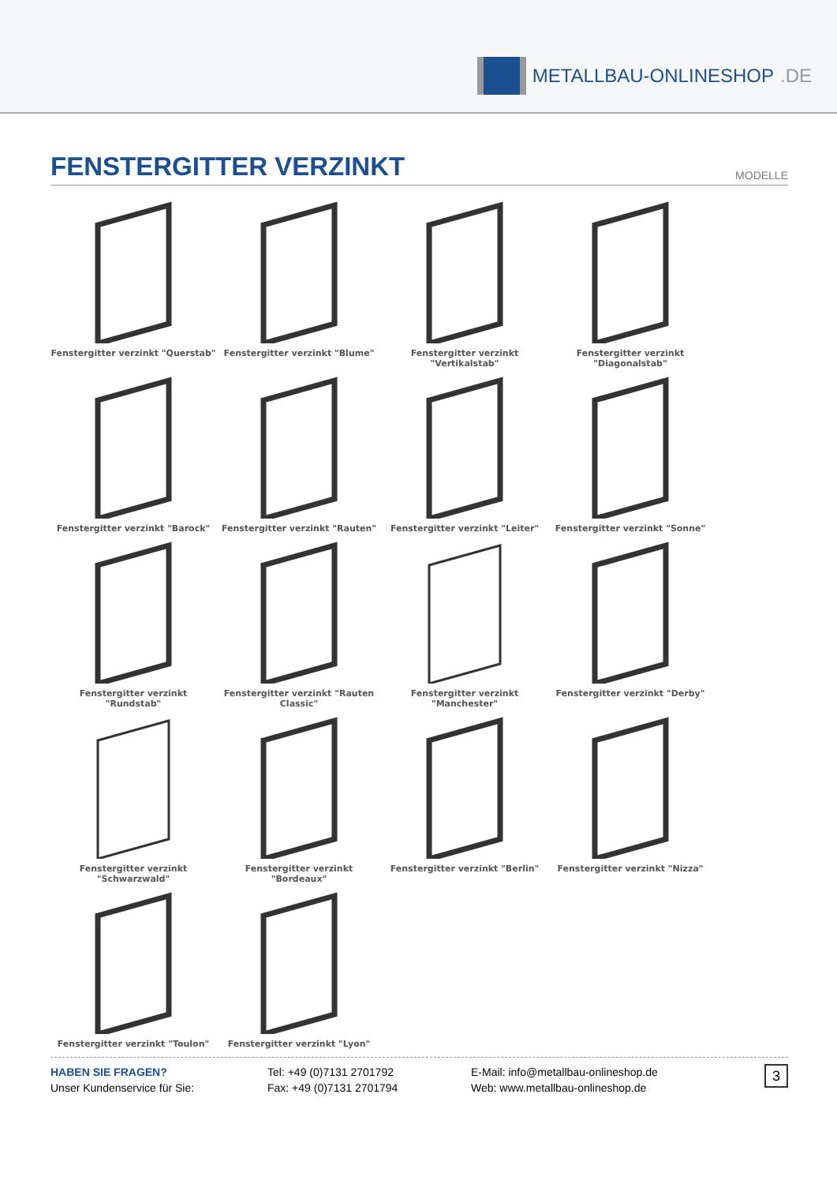METALLBAU-ONLINESHOP.DE
FENSTERGITTER VERZINKT
MODELLE
Fenstergitter verzinkt "Querstab"
Fenstergitter verzinkt "Blume"
Fenstergitter verzinkt "Vertikalstab"
Fenstergitter verzinkt "Diagonalstab"
Fenstergitter verzinkt "Barock"
Fenstergitter verzinkt "Rauten"
Fenstergitter verzinkt "Leiter"
Fenstergitter verzinkt "Sonne"
Fenstergitter verzinkt "Rundstab"
Fenstergitter verzinkt "Rauten Classic"
Fenstergitter verzinkt "Manchester"
Fenstergitter verzinkt "Derby"
Fenstergitter verzinkt "Schwarzwald"
Fenstergitter verzinkt "Bordeaux"
Fenstergitter verzinkt "Berlin"
Fenstergitter verzinkt "Nizza"
Fenstergitter verzinkt "Toulon"
Fenstergitter verzinkt "Lyon"
HABEN SIE FRAGEN?
Unser Kundenservice für Sie:
Tel: +49 (0)7131 2701792
Fax: +49 (0)7131 2701794
E-Mail: info@metallbau-onlineshop.de
Web: www.metallbau-onlineshop.de
3